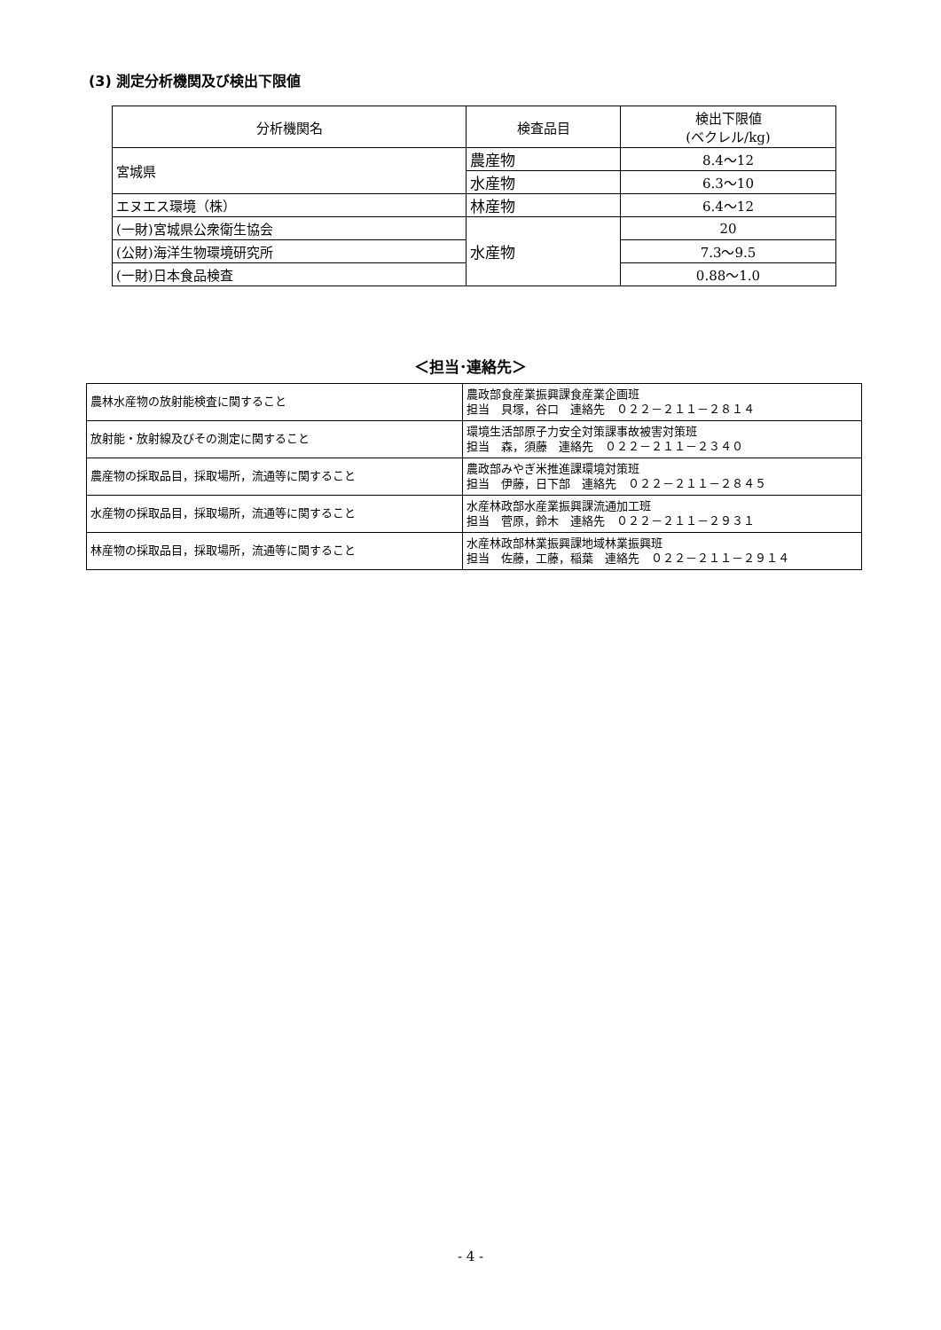(3) 測定分析機関及び検出下限値
| 分析機関名 | 検査品目 | 検出下限値 (ベクレル/kg) |
| 宮城県 | 農産物 | 8.4～12 |
| | 水産物 | 6.3～10 |
| エヌエス環境（株） | 林産物 | 6.4～12 |
| (一財)宮城県公衆衛生協会 | 水産物 | 20 |
| (公財)海洋生物環境研究所 | | 7.3～9.5 |
| (一財)日本食品検査 | | 0.88～1.0 |
＜担当･連絡先＞
| 農林水産物の放射能検査に関すること | 農政部食産業振興課食産業企画班 担当 貝塚，谷口 連絡先 ０２２－２１１－２８１４ |
| 放射能・放射線及びその測定に関すること | 環境生活部原子力安全対策課事故被害対策班 担当 森，須藤 連絡先 ０２２－２１１－２３４０ |
| 農産物の採取品目，採取場所，流通等に関すること | 農政部みやぎ米推進課環境対策班 担当 伊藤，日下部 連絡先 ０２２－２１１－２８４５ |
| 水産物の採取品目，採取場所，流通等に関すること | 水産林政部水産業振興課流通加工班 担当 菅原，鈴木 連絡先 ０２２－２１１－２９３１ |
| 林産物の採取品目，採取場所，流通等に関すること | 水産林政部林業振興課地域林業振興班 担当 佐藤，工藤，稲葉 連絡先 ０２２－２１１－２９１４ |
- 4 -